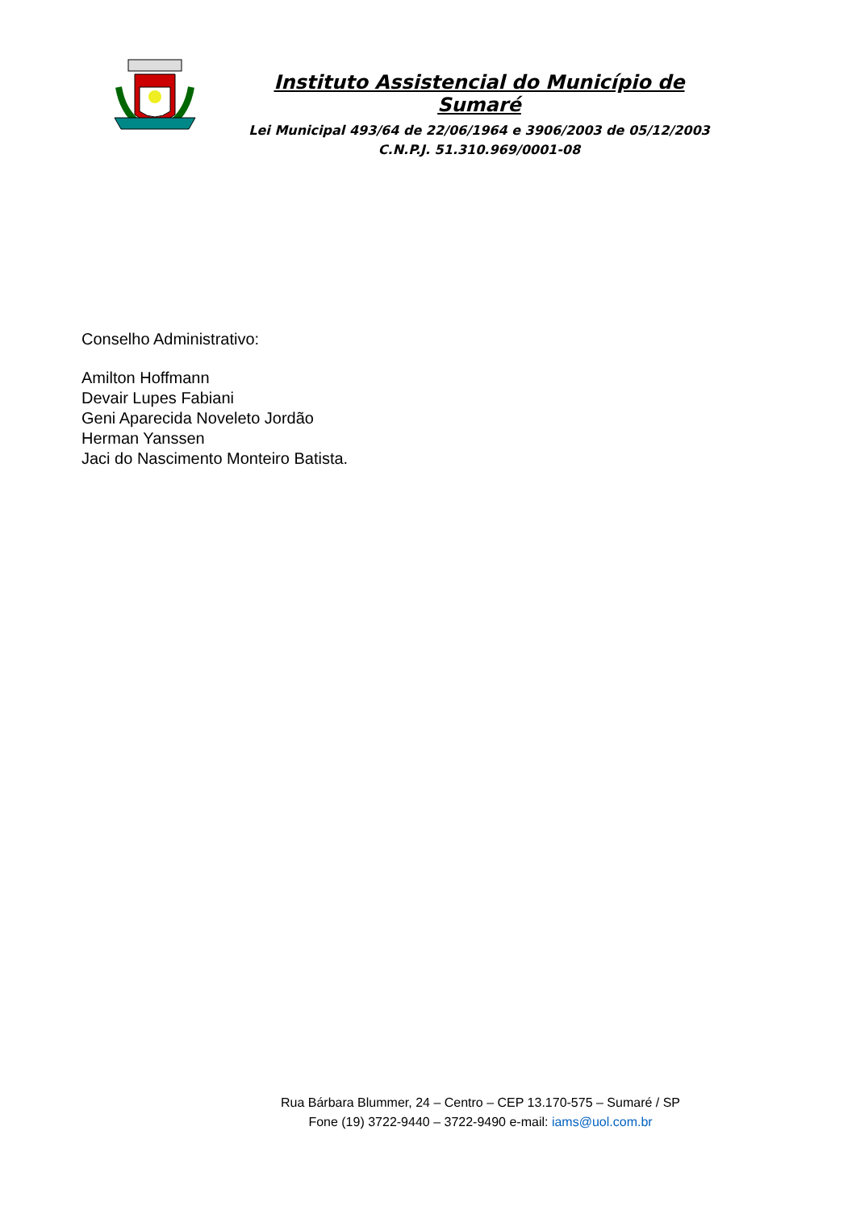Instituto Assistencial do Município de Sumaré
Lei Municipal 493/64 de 22/06/1964 e 3906/2003 de 05/12/2003
C.N.P.J. 51.310.969/0001-08
Conselho Administrativo:
Amilton Hoffmann
Devair Lupes Fabiani
Geni Aparecida Noveleto Jordão
Herman Yanssen
Jaci do Nascimento Monteiro Batista.
Rua Bárbara Blummer, 24 – Centro – CEP 13.170-575 – Sumaré / SP
Fone (19) 3722-9440 – 3722-9490 e-mail: iams@uol.com.br